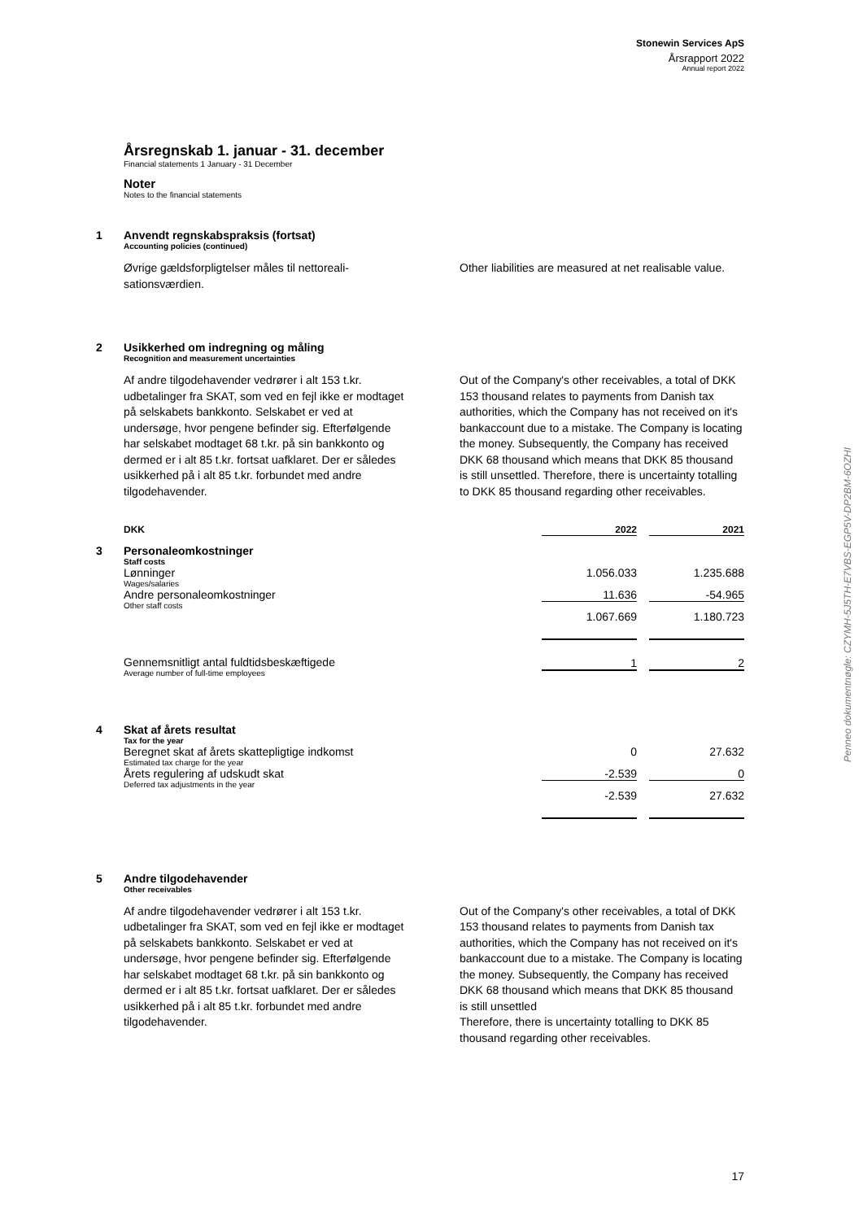Stonewin Services ApS
Årsrapport 2022
Annual report 2022
Årsregnskab 1. januar - 31. december
Financial statements 1 January - 31 December
Noter
Notes to the financial statements
1
Anvendt regnskabspraksis (fortsat)
Accounting policies (continued)
Øvrige gældsforpligtelser måles til nettoreali-sationsværdien.
Other liabilities are measured at net realisable value.
2
Usikkerhed om indregning og måling
Recognition and measurement uncertainties
Af andre tilgodehavender vedrører i alt 153 t.kr. udbetalinger fra SKAT, som ved en fejl ikke er modtaget på selskabets bankkonto. Selskabet er ved at undersøge, hvor pengene befinder sig. Efterfølgende har selskabet modtaget 68 t.kr. på sin bankkonto og dermed er i alt 85 t.kr. fortsat uafklaret. Der er således usikkerhed på i alt 85 t.kr. forbundet med andre tilgodehavender.
Out of the Company's other receivables, a total of DKK 153 thousand relates to payments from Danish tax authorities, which the Company has not received on it's bankaccount due to a mistake. The Company is locating the money. Subsequently, the Company has received DKK 68 thousand which means that DKK 85 thousand is still unsettled. Therefore, there is uncertainty totalling to DKK 85 thousand regarding other receivables.
| DKK | 2022 | | 2021 |
| 3 Personaleomkostninger Staff costs | | | |
| Lønninger Wages/salaries | 1.056.033 | | 1.235.688 |
| Andre personaleomkostninger Other staff costs | 11.636 | | -54.965 |
| | 1.067.669 | | 1.180.723 |
| Gennemsnitligt antal fuldtidsbeskæftigede Average number of full-time employees | 1 | | 2 |
| 4 Skat af årets resultat Tax for the year | | | |
| Beregnet skat af årets skattepligtige indkomst Estimated tax charge for the year | 0 | | 27.632 |
| Årets regulering af udskudt skat Deferred tax adjustments in the year | -2.539 | | 0 |
| | -2.539 | | 27.632 |
5
Andre tilgodehavender
Other receivables
Af andre tilgodehavender vedrører i alt 153 t.kr. udbetalinger fra SKAT, som ved en fejl ikke er modtaget på selskabets bankkonto. Selskabet er ved at undersøge, hvor pengene befinder sig. Efterfølgende har selskabet modtaget 68 t.kr. på sin bankkonto og dermed er i alt 85 t.kr. fortsat uafklaret. Der er således usikkerhed på i alt 85 t.kr. forbundet med andre tilgodehavender.
Out of the Company's other receivables, a total of DKK 153 thousand relates to payments from Danish tax authorities, which the Company has not received on it's bankaccount due to a mistake. The Company is locating the money. Subsequently, the Company has received DKK 68 thousand which means that DKK 85 thousand is still unsettled
Therefore, there is uncertainty totalling to DKK 85 thousand regarding other receivables.
Penneo dokumentnøgle: CZYMH-5J5TH-E7VBS-EGP5V-DP2BM-6OZHI
17